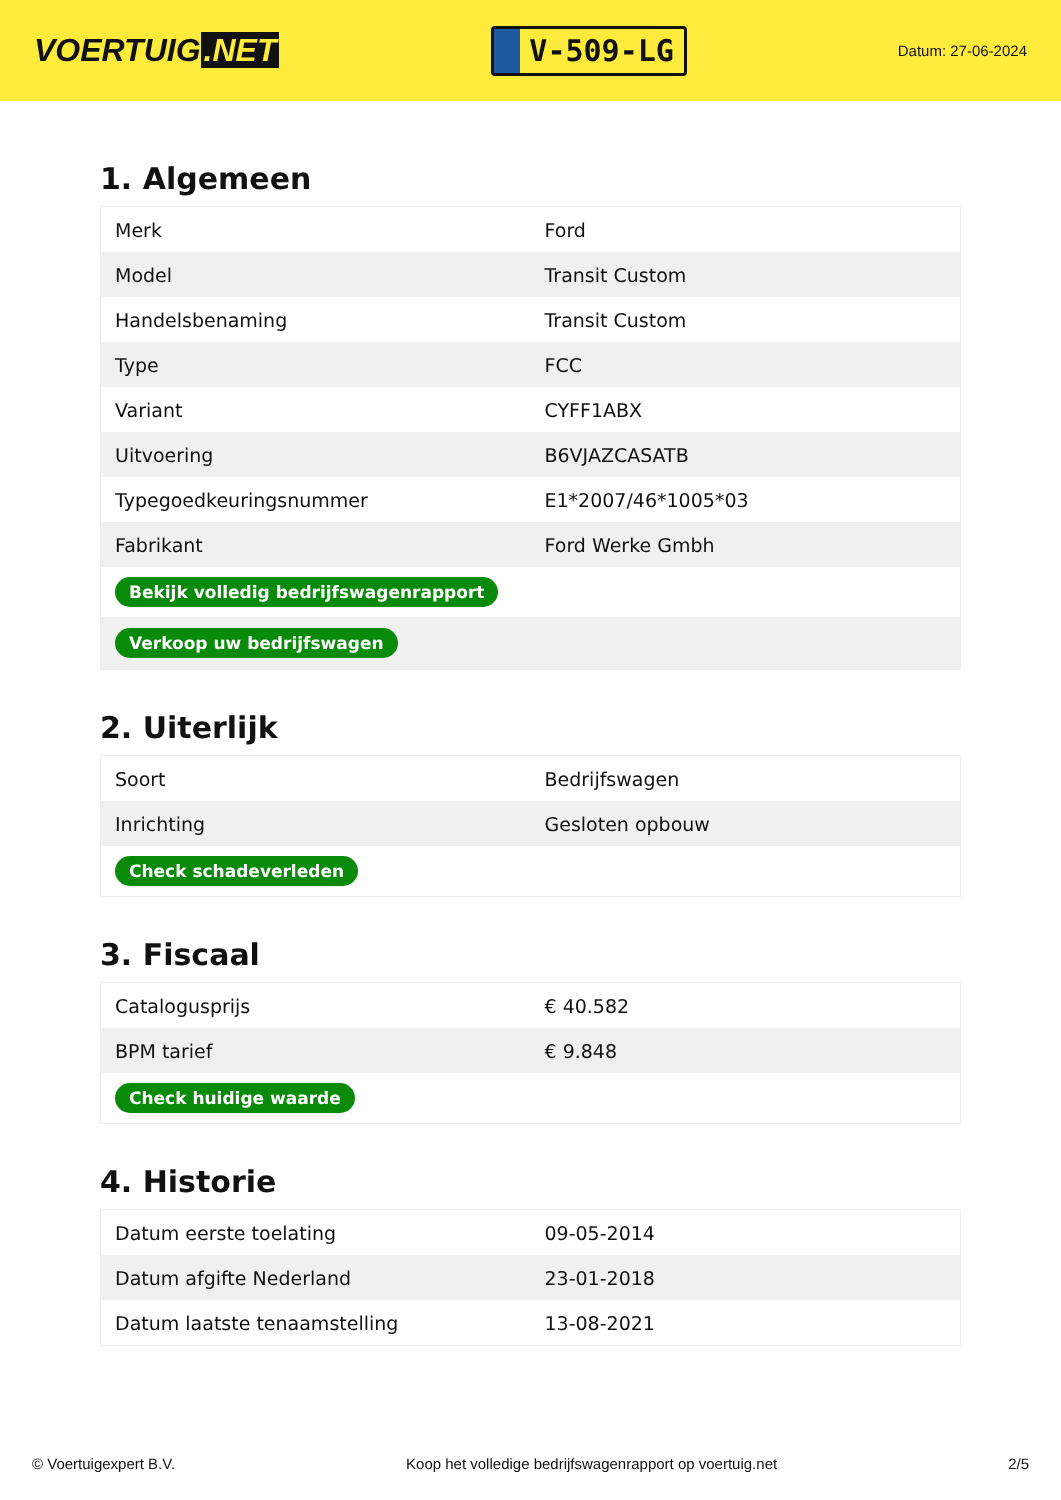VOERTUIG.NET
V-509-LG
Datum: 27-06-2024
1. Algemeen
| Merk | Ford |
| Model | Transit Custom |
| Handelsbenaming | Transit Custom |
| Type | FCC |
| Variant | CYFF1ABX |
| Uitvoering | B6VJAZCASATB |
| Typegoedkeuringsnummer | E1*2007/46*1005*03 |
| Fabrikant | Ford Werke Gmbh |
| Bekijk volledig bedrijfswagenrapport | |
| Verkoop uw bedrijfswagen | |
2. Uiterlijk
| Soort | Bedrijfswagen |
| Inrichting | Gesloten opbouw |
| Check schadeverleden | |
3. Fiscaal
| Catalogusprijs | € 40.582 |
| BPM tarief | € 9.848 |
| Check huidige waarde | |
4. Historie
| Datum eerste toelating | 09-05-2014 |
| Datum afgifte Nederland | 23-01-2018 |
| Datum laatste tenaamstelling | 13-08-2021 |
© Voertuigexpert B.V. Koop het volledige bedrijfswagenrapport op voertuig.net 2/5